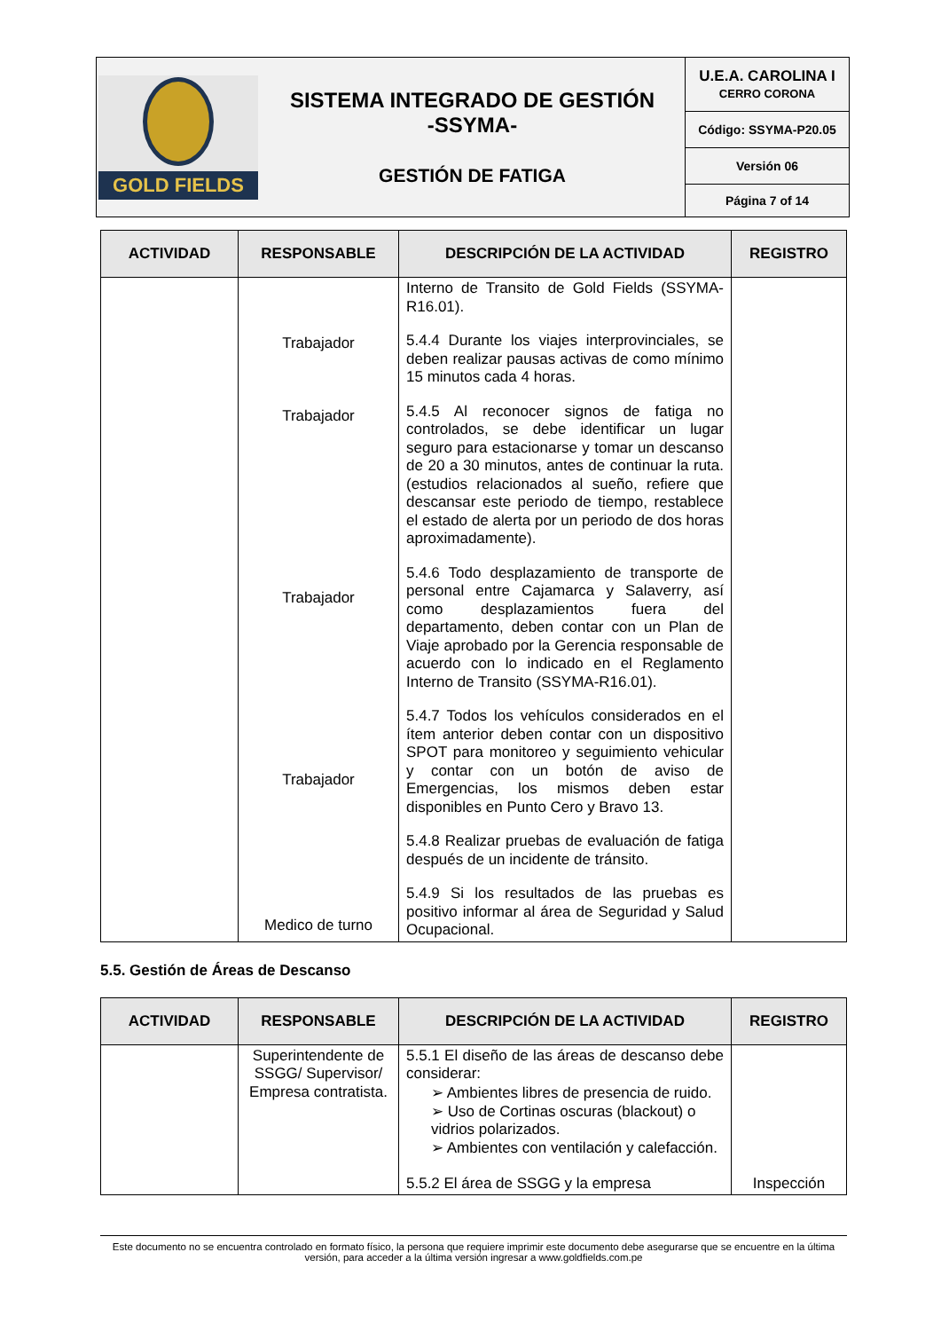| GOLD FIELDS | SISTEMA INTEGRADO DE GESTIÓN -SSYMA- GESTIÓN DE FATIGA | U.E.A. CAROLINA I CERRO CORONA |
| | | Código: SSYMA-P20.05 |
| | | Versión 06 |
| | | Página 7 of 14 |
| ACTIVIDAD | RESPONSABLE | DESCRIPCIÓN DE LA ACTIVIDAD | REGISTRO |
| --- | --- | --- | --- |
| | Trabajador Trabajador Trabajador Trabajador Medico de turno | Interno de Transito de Gold Fields (SSYMA-R16.01). 5.4.4 Durante los viajes interprovinciales, se deben realizar pausas activas de como mínimo 15 minutos cada 4 horas. 5.4.5 Al reconocer signos de fatiga no controlados, se debe identificar un lugar seguro para estacionarse y tomar un descanso de 20 a 30 minutos, antes de continuar la ruta. (estudios relacionados al sueño, refiere que descansar este periodo de tiempo, restablece el estado de alerta por un periodo de dos horas aproximadamente). 5.4.6 Todo desplazamiento de transporte de personal entre Cajamarca y Salaverry, así como desplazamientos fuera del departamento, deben contar con un Plan de Viaje aprobado por la Gerencia responsable de acuerdo con lo indicado en el Reglamento Interno de Transito (SSYMA-R16.01). 5.4.7 Todos los vehículos considerados en el ítem anterior deben contar con un dispositivo SPOT para monitoreo y seguimiento vehicular y contar con un botón de aviso de Emergencias, los mismos deben estar disponibles en Punto Cero y Bravo 13. 5.4.8 Realizar pruebas de evaluación de fatiga después de un incidente de tránsito. 5.4.9 Si los resultados de las pruebas es positivo informar al área de Seguridad y Salud Ocupacional. | |
5.5. Gestión de Áreas de Descanso
| ACTIVIDAD | RESPONSABLE | DESCRIPCIÓN DE LA ACTIVIDAD | REGISTRO |
| --- | --- | --- | --- |
| | Superintendente de SSGG/ Supervisor/ Empresa contratista. | 5.5.1 El diseño de las áreas de descanso debe considerar: ➢ Ambientes libres de presencia de ruido. ➢ Uso de Cortinas oscuras (blackout) o vidrios polarizados. ➢ Ambientes con ventilación y calefacción. 5.5.2 El área de SSGG y la empresa | Inspección |
Este documento no se encuentra controlado en formato físico, la persona que requiere imprimir este documento debe asegurarse que se encuentre en la última versión, para acceder a la última versión ingresar a www.goldfields.com.pe